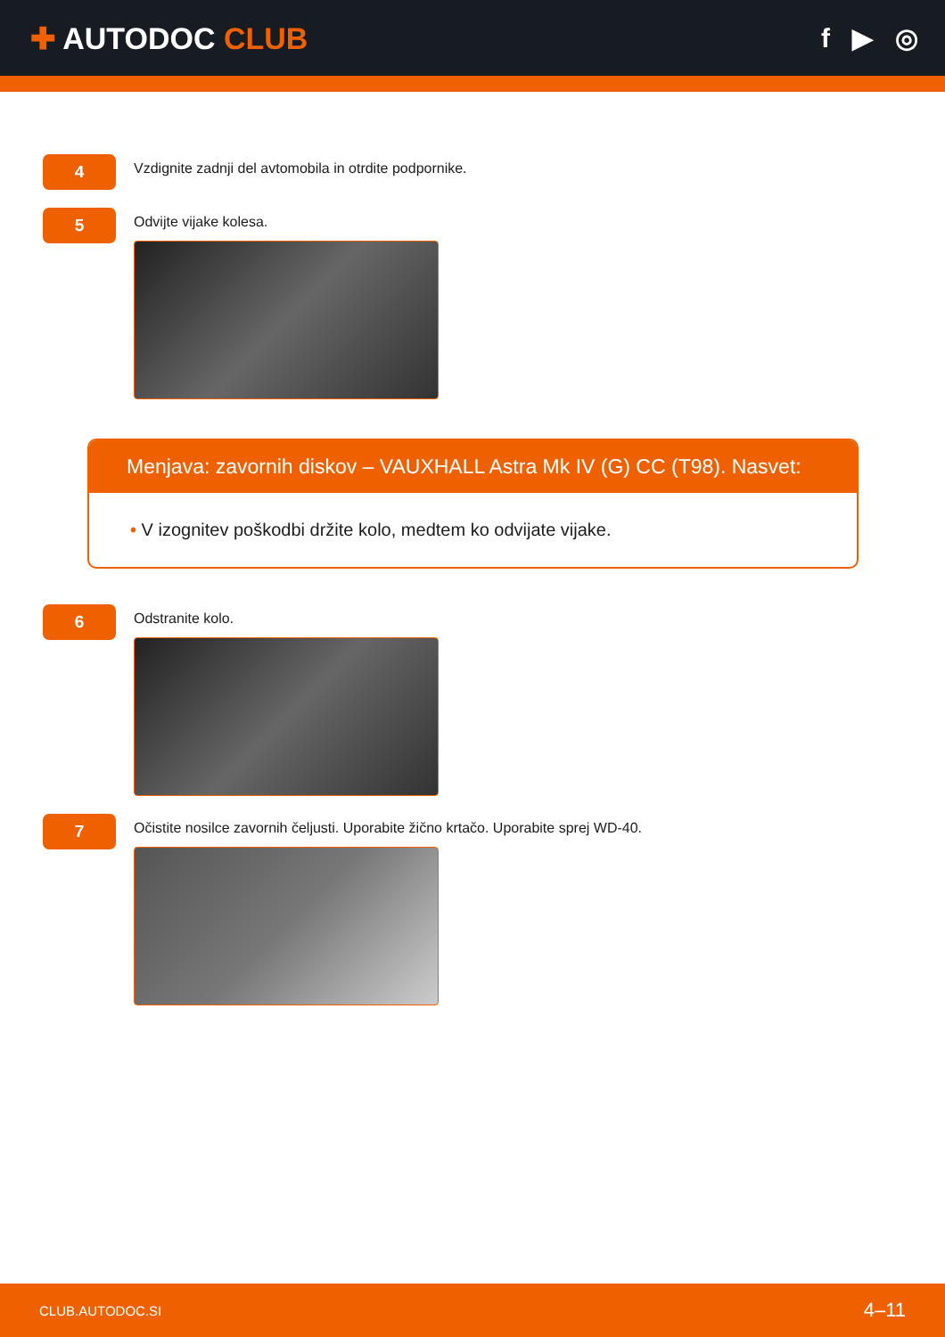✚ AUTODOC CLUB f ▶ ◎
4
Vzdignite zadnji del avtomobila in otrdite podpornike.
5
Odvijte vijake kolesa.
Menjava: zavornih diskov – VAUXHALL Astra Mk IV (G) CC (T98). Nasvet:
• V izognitev poškodbi držite kolo, medtem ko odvijate vijake.
6
Odstranite kolo.
7
Očistite nosilce zavornih čeljusti. Uporabite žično krtačo. Uporabite sprej WD-40.
CLUB.AUTODOC.SI 4–11